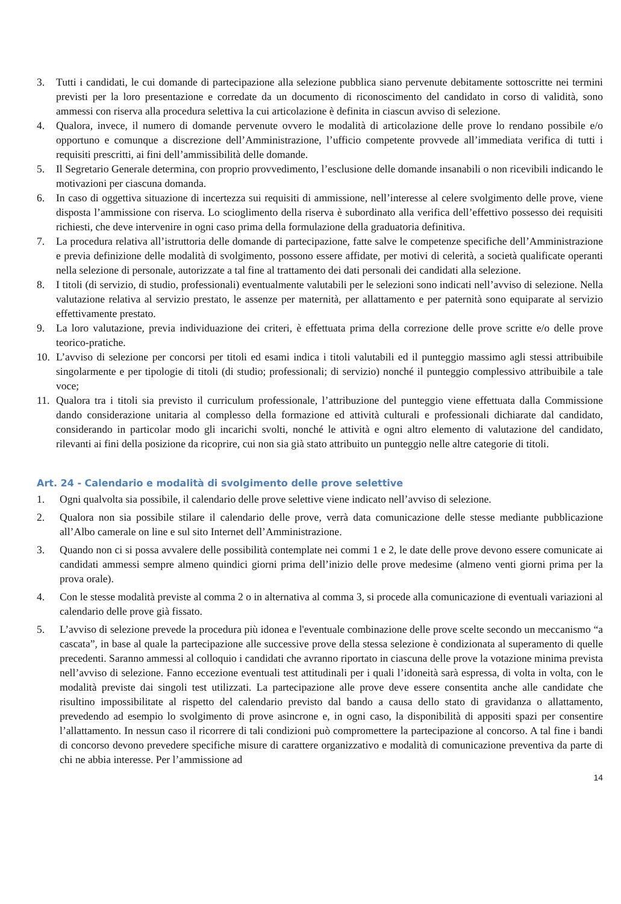3. Tutti i candidati, le cui domande di partecipazione alla selezione pubblica siano pervenute debitamente sottoscritte nei termini previsti per la loro presentazione e corredate da un documento di riconoscimento del candidato in corso di validità, sono ammessi con riserva alla procedura selettiva la cui articolazione è definita in ciascun avviso di selezione.
4. Qualora, invece, il numero di domande pervenute ovvero le modalità di articolazione delle prove lo rendano possibile e/o opportuno e comunque a discrezione dell’Amministrazione, l’ufficio competente provvede all’immediata verifica di tutti i requisiti prescritti, ai fini dell’ammissibilità delle domande.
5. Il Segretario Generale determina, con proprio provvedimento, l’esclusione delle domande insanabili o non ricevibili indicando le motivazioni per ciascuna domanda.
6. In caso di oggettiva situazione di incertezza sui requisiti di ammissione, nell’interesse al celere svolgimento delle prove, viene disposta l’ammissione con riserva. Lo scioglimento della riserva è subordinato alla verifica dell’effettivo possesso dei requisiti richiesti, che deve intervenire in ogni caso prima della formulazione della graduatoria definitiva.
7. La procedura relativa all’istruttoria delle domande di partecipazione, fatte salve le competenze specifiche dell’Amministrazione e previa definizione delle modalità di svolgimento, possono essere affidate, per motivi di celerità, a società qualificate operanti nella selezione di personale, autorizzate a tal fine al trattamento dei dati personali dei candidati alla selezione.
8. I titoli (di servizio, di studio, professionali) eventualmente valutabili per le selezioni sono indicati nell’avviso di selezione. Nella valutazione relativa al servizio prestato, le assenze per maternità, per allattamento e per paternità sono equiparate al servizio effettivamente prestato.
9. La loro valutazione, previa individuazione dei criteri, è effettuata prima della correzione delle prove scritte e/o delle prove teorico-pratiche.
10. L’avviso di selezione per concorsi per titoli ed esami indica i titoli valutabili ed il punteggio massimo agli stessi attribuibile singolarmente e per tipologie di titoli (di studio; professionali; di servizio) nonché il punteggio complessivo attribuibile a tale voce;
11. Qualora tra i titoli sia previsto il curriculum professionale, l’attribuzione del punteggio viene effettuata dalla Commissione dando considerazione unitaria al complesso della formazione ed attività culturali e professionali dichiarate dal candidato, considerando in particolar modo gli incarichi svolti, nonché le attività e ogni altro elemento di valutazione del candidato, rilevanti ai fini della posizione da ricoprire, cui non sia già stato attribuito un punteggio nelle altre categorie di titoli.
Art. 24 - Calendario e modalità di svolgimento delle prove selettive
1. Ogni qualvolta sia possibile, il calendario delle prove selettive viene indicato nell’avviso di selezione.
2. Qualora non sia possibile stilare il calendario delle prove, verrà data comunicazione delle stesse mediante pubblicazione all’Albo camerale on line e sul sito Internet dell’Amministrazione.
3. Quando non ci si possa avvalere delle possibilità contemplate nei commi 1 e 2, le date delle prove devono essere comunicate ai candidati ammessi sempre almeno quindici giorni prima dell’inizio delle prove medesime (almeno venti giorni prima per la prova orale).
4. Con le stesse modalità previste al comma 2 o in alternativa al comma 3, si procede alla comunicazione di eventuali variazioni al calendario delle prove già fissato.
5. L’avviso di selezione prevede la procedura più idonea e l'eventuale combinazione delle prove scelte secondo un meccanismo “a cascata”, in base al quale la partecipazione alle successive prove della stessa selezione è condizionata al superamento di quelle precedenti. Saranno ammessi al colloquio i candidati che avranno riportato in ciascuna delle prove la votazione minima prevista nell’avviso di selezione. Fanno eccezione eventuali test attitudinali per i quali l’idoneità sarà espressa, di volta in volta, con le modalità previste dai singoli test utilizzati. La partecipazione alle prove deve essere consentita anche alle candidate che risultino impossibilitate al rispetto del calendario previsto dal bando a causa dello stato di gravidanza o allattamento, prevedendo ad esempio lo svolgimento di prove asincrone e, in ogni caso, la disponibilità di appositi spazi per consentire l’allattamento. In nessun caso il ricorrere di tali condizioni può compromettere la partecipazione al concorso. A tal fine i bandi di concorso devono prevedere specifiche misure di carattere organizzativo e modalità di comunicazione preventiva da parte di chi ne abbia interesse. Per l’ammissione ad
14